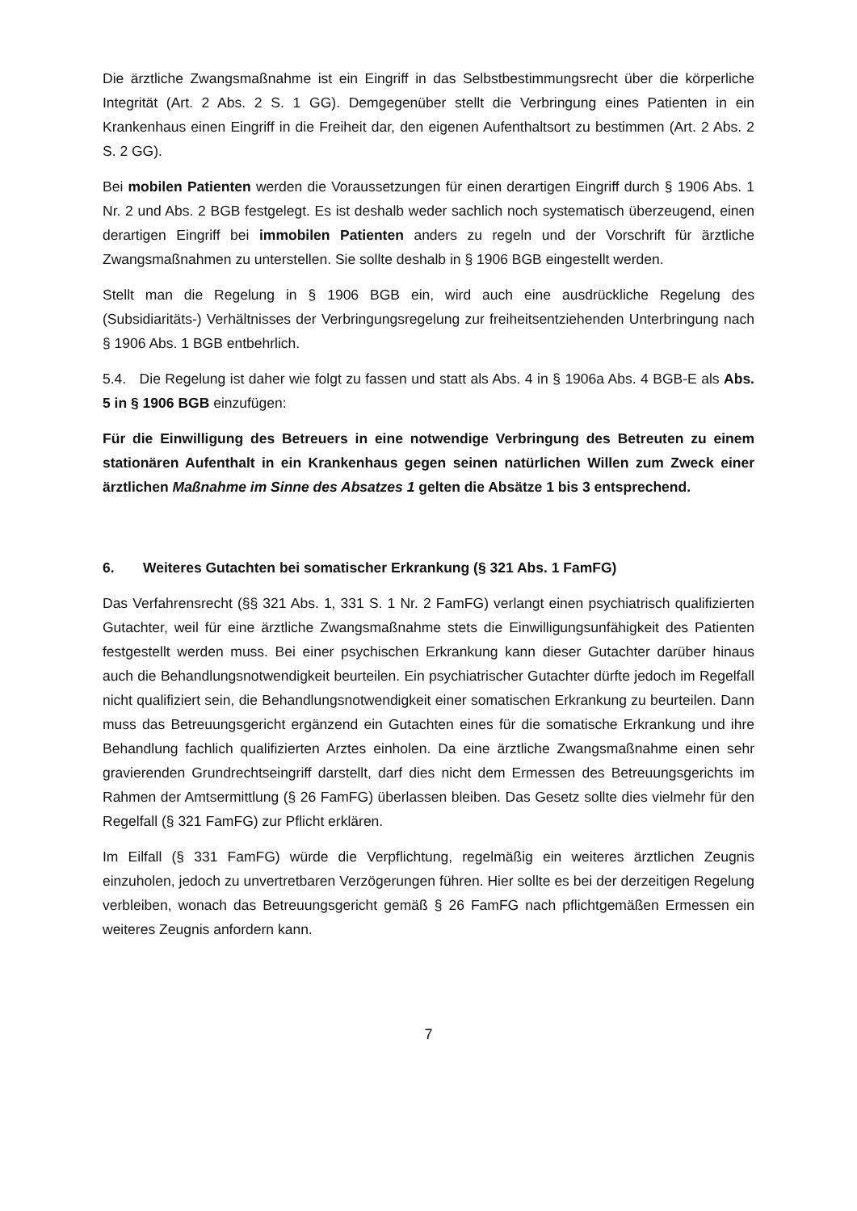Die ärztliche Zwangsmaßnahme ist ein Eingriff in das Selbstbestimmungsrecht über die körperliche Integrität (Art. 2 Abs. 2 S. 1 GG). Demgegenüber stellt die Verbringung eines Patienten in ein Krankenhaus einen Eingriff in die Freiheit dar, den eigenen Aufenthaltsort zu bestimmen (Art. 2 Abs. 2 S. 2 GG).
Bei mobilen Patienten werden die Voraussetzungen für einen derartigen Eingriff durch § 1906 Abs. 1 Nr. 2 und Abs. 2 BGB festgelegt. Es ist deshalb weder sachlich noch systematisch überzeugend, einen derartigen Eingriff bei immobilen Patienten anders zu regeln und der Vorschrift für ärztliche Zwangsmaßnahmen zu unterstellen. Sie sollte deshalb in § 1906 BGB eingestellt werden.
Stellt man die Regelung in § 1906 BGB ein, wird auch eine ausdrückliche Regelung des (Subsidiaritäts-) Verhältnisses der Verbringungsregelung zur freiheitsentziehenden Unterbringung nach § 1906 Abs. 1 BGB entbehrlich.
5.4. Die Regelung ist daher wie folgt zu fassen und statt als Abs. 4 in § 1906a Abs. 4 BGB-E als Abs. 5 in § 1906 BGB einzufügen:
Für die Einwilligung des Betreuers in eine notwendige Verbringung des Betreuten zu einem stationären Aufenthalt in ein Krankenhaus gegen seinen natürlichen Willen zum Zweck einer ärztlichen Maßnahme im Sinne des Absatzes 1 gelten die Absätze 1 bis 3 entsprechend.
6. Weiteres Gutachten bei somatischer Erkrankung (§ 321 Abs. 1 FamFG)
Das Verfahrensrecht (§§ 321 Abs. 1, 331 S. 1 Nr. 2 FamFG) verlangt einen psychiatrisch qualifizierten Gutachter, weil für eine ärztliche Zwangsmaßnahme stets die Einwilligungsunfähigkeit des Patienten festgestellt werden muss. Bei einer psychischen Erkrankung kann dieser Gutachter darüber hinaus auch die Behandlungsnotwendigkeit beurteilen. Ein psychiatrischer Gutachter dürfte jedoch im Regelfall nicht qualifiziert sein, die Behandlungsnotwendigkeit einer somatischen Erkrankung zu beurteilen. Dann muss das Betreuungsgericht ergänzend ein Gutachten eines für die somatische Erkrankung und ihre Behandlung fachlich qualifizierten Arztes einholen. Da eine ärztliche Zwangsmaßnahme einen sehr gravierenden Grundrechtseingriff darstellt, darf dies nicht dem Ermessen des Betreuungsgerichts im Rahmen der Amtsermittlung (§ 26 FamFG) überlassen bleiben. Das Gesetz sollte dies vielmehr für den Regelfall (§ 321 FamFG) zur Pflicht erklären.
Im Eilfall (§ 331 FamFG) würde die Verpflichtung, regelmäßig ein weiteres ärztlichen Zeugnis einzuholen, jedoch zu unvertretbaren Verzögerungen führen. Hier sollte es bei der derzeitigen Regelung verbleiben, wonach das Betreuungsgericht gemäß § 26 FamFG nach pflichtgemäßen Ermessen ein weiteres Zeugnis anfordern kann.
7